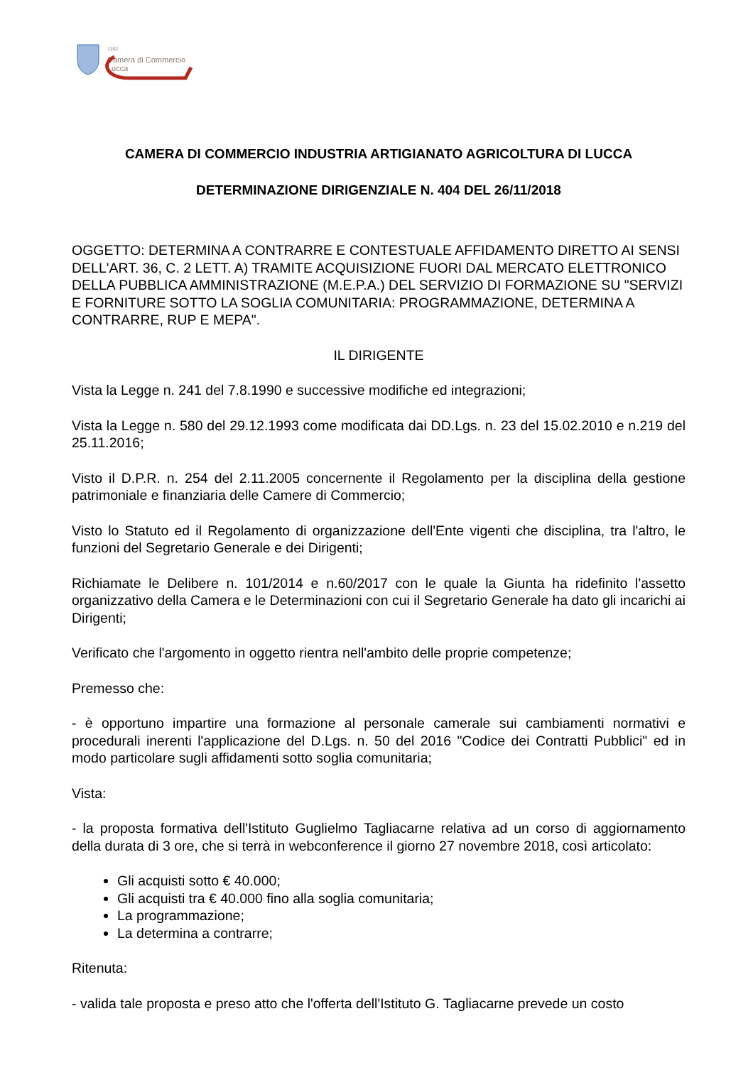<sup>1182</sup>
Camera di Commercio
Lucca
CAMERA DI COMMERCIO INDUSTRIA ARTIGIANATO AGRICOLTURA DI LUCCA
DETERMINAZIONE DIRIGENZIALE N. 404 DEL 26/11/2018
OGGETTO: DETERMINA A CONTRARRE E CONTESTUALE AFFIDAMENTO DIRETTO AI SENSI DELL'ART. 36, C. 2 LETT. A) TRAMITE ACQUISIZIONE FUORI DAL MERCATO ELETTRONICO DELLA PUBBLICA AMMINISTRAZIONE (M.E.P.A.) DEL SERVIZIO DI FORMAZIONE SU "SERVIZI E FORNITURE SOTTO LA SOGLIA COMUNITARIA: PROGRAMMAZIONE, DETERMINA A CONTRARRE, RUP E MEPA".
IL DIRIGENTE
Vista la Legge n. 241 del 7.8.1990 e successive modifiche ed integrazioni;
Vista la Legge n. 580 del 29.12.1993 come modificata dai DD.Lgs. n. 23 del 15.02.2010 e n.219 del 25.11.2016;
Visto il D.P.R. n. 254 del 2.11.2005 concernente il Regolamento per la disciplina della gestione patrimoniale e finanziaria delle Camere di Commercio;
Visto lo Statuto ed il Regolamento di organizzazione dell'Ente vigenti che disciplina, tra l'altro, le funzioni del Segretario Generale e dei Dirigenti;
Richiamate le Delibere n. 101/2014 e n.60/2017 con le quale la Giunta ha ridefinito l'assetto organizzativo della Camera e le Determinazioni con cui il Segretario Generale ha dato gli incarichi ai Dirigenti;
Verificato che l'argomento in oggetto rientra nell'ambito delle proprie competenze;
Premesso che:
- è opportuno impartire una formazione al personale camerale sui cambiamenti normativi e procedurali inerenti l'applicazione del D.Lgs. n. 50 del 2016 "Codice dei Contratti Pubblici" ed in modo particolare sugli affidamenti sotto soglia comunitaria;
Vista:
- la proposta formativa dell'Istituto Guglielmo Tagliacarne relativa ad un corso di aggiornamento della durata di 3 ore, che si terrà in webconference il giorno 27 novembre 2018, così articolato:
Gli acquisti sotto € 40.000;
Gli acquisti tra € 40.000 fino alla soglia comunitaria;
La programmazione;
La determina a contrarre;
Ritenuta:
- valida tale proposta e preso atto che l'offerta dell'Istituto G. Tagliacarne prevede un costo